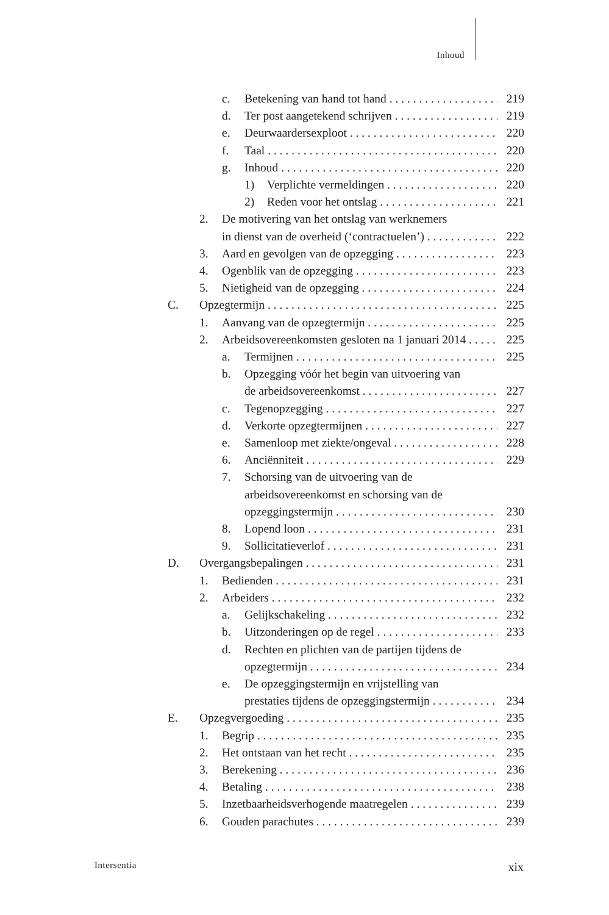Inhoud
c. Betekening van hand tot hand 219
d. Ter post aangetekend schrijven 219
e. Deurwaardersexploot 220
f. Taal 220
g. Inhoud 220
1) Verplichte vermeldingen 220
2) Reden voor het ontslag 221
2. De motivering van het ontslag van werknemers
in dienst van de overheid (‘contractuelen’) 222
3. Aard en gevolgen van de opzegging 223
4. Ogenblik van de opzegging 223
5. Nietigheid van de opzegging 224
C. Opzegtermijn 225
1. Aanvang van de opzegtermijn 225
2. Arbeidsovereenkomsten gesloten na 1 januari 2014 225
a. Termijnen 225
b. Opzegging vóór het begin van uitvoering van
de arbeidsovereenkomst 227
c. Tegenopzegging 227
d. Verkorte opzegtermijnen 227
e. Samenloop met ziekte/ongeval 228
6. Anciënniteit 229
7. Schorsing van de uitvoering van de
arbeidsovereenkomst en schorsing van de
opzeggingstermijn 230
8. Lopend loon 231
9. Sollicitatieverlof 231
D. Overgangsbepalingen 231
1. Bedienden 231
2. Arbeiders 232
a. Gelijkschakeling 232
b. Uitzonderingen op de regel 233
d. Rechten en plichten van de partijen tijdens de
opzegtermijn 234
e. De opzeggingstermijn en vrijstelling van
prestaties tijdens de opzeggingstermijn 234
E. Opzegvergoeding 235
1. Begrip 235
2. Het ontstaan van het recht 235
3. Berekening 236
4. Betaling 238
5. Inzetbaarheidsverhogende maatregelen 239
6. Gouden parachutes 239
Intersentia xix